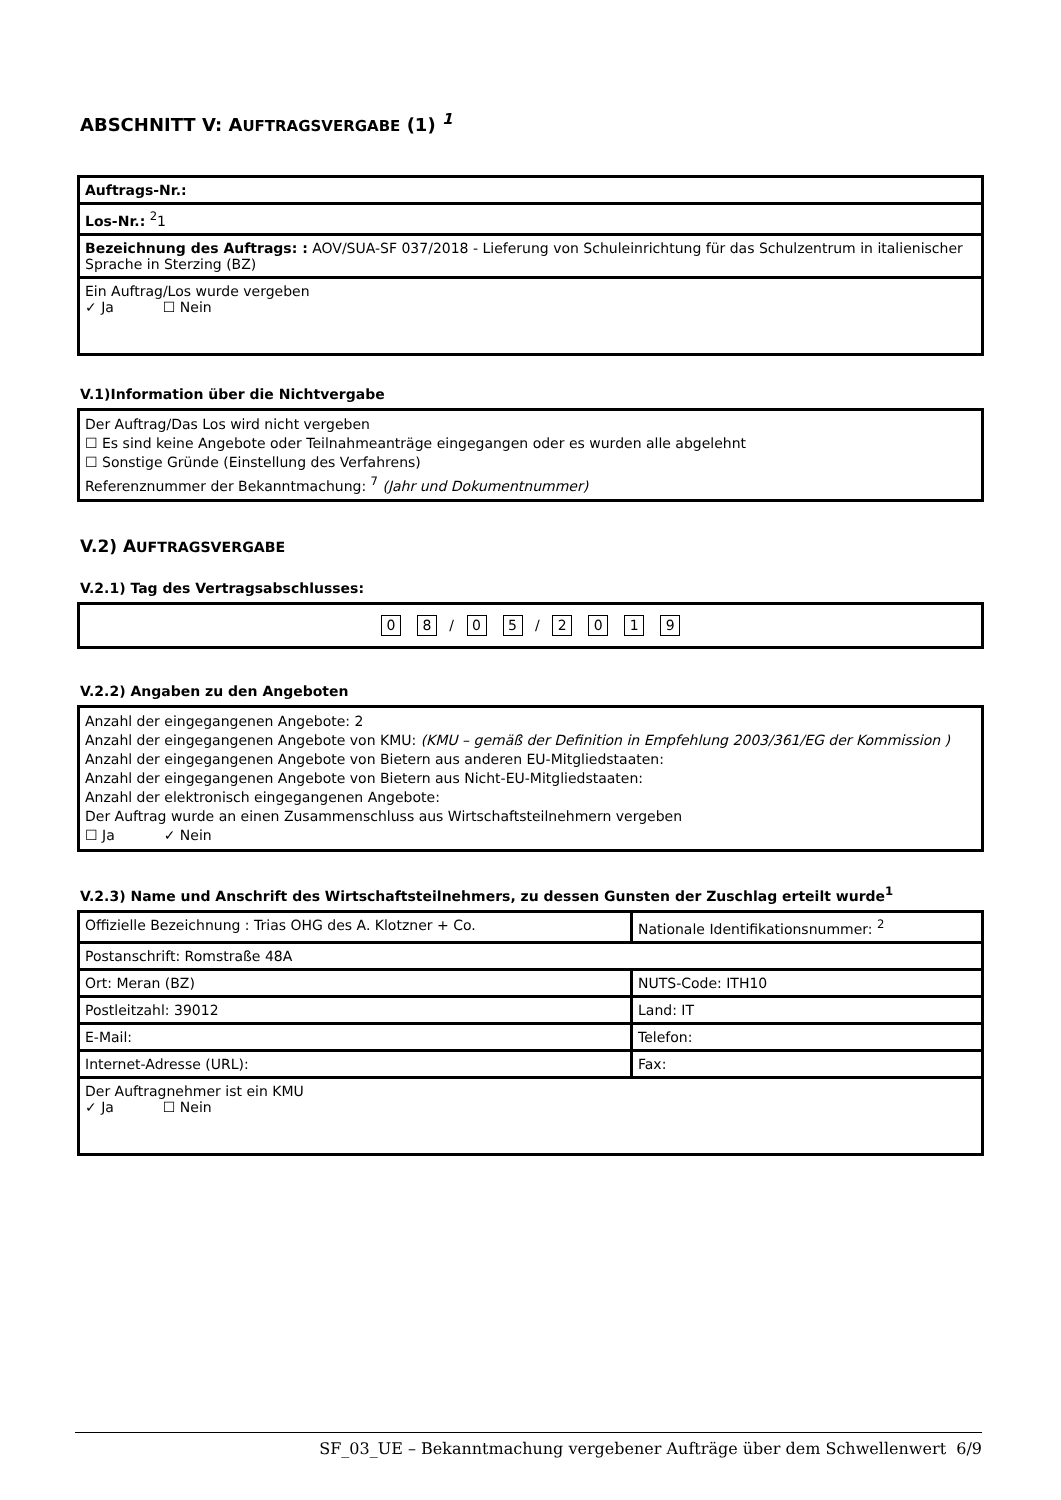ABSCHNITT V: AUFTRAGSVERGABE (1) <sup>1</sup>
| Auftrags-Nr.: |
| Los-Nr.: <sup>2</sup>1 |
| Bezeichnung des Auftrags: : AOV/SUA-SF 037/2018 - Lieferung von Schuleinrichtung für das Schulzentrum in italienischer Sprache in Sterzing (BZ) |
| Ein Auftrag/Los wurde vergeben ✓ Ja ☐ Nein |
V.1)Information über die Nichtvergabe
Der Auftrag/Das Los wird nicht vergeben
☐ Es sind keine Angebote oder Teilnahmeanträge eingegangen oder es wurden alle abgelehnt
☐ Sonstige Gründe (Einstellung des Verfahrens)
Referenznummer der Bekanntmachung: <sup>7</sup> (Jahr und Dokumentnummer)
V.2) AUFTRAGSVERGABE
V.2.1) Tag des Vertragsabschlusses:
0 8 / 0 5 / 2019
V.2.2) Angaben zu den Angeboten
Anzahl der eingegangenen Angebote: 2
Anzahl der eingegangenen Angebote von KMU: (KMU – gemäß der Definition in Empfehlung 2003/361/EG der Kommission )
Anzahl der eingegangenen Angebote von Bietern aus anderen EU-Mitgliedstaaten:
Anzahl der eingegangenen Angebote von Bietern aus Nicht-EU-Mitgliedstaaten:
Anzahl der elektronisch eingegangenen Angebote:
Der Auftrag wurde an einen Zusammenschluss aus Wirtschaftsteilnehmern vergeben
☐ Ja ✓ Nein
V.2.3) Name und Anschrift des Wirtschaftsteilnehmers, zu dessen Gunsten der Zuschlag erteilt wurde<sup>1</sup>
| Offizielle Bezeichnung : Trias OHG des A. Klotzner + Co. | Nationale Identifikationsnummer: <sup>2</sup> |
| Postanschrift: Romstraße 48A | |
| Ort: Meran (BZ) | NUTS-Code: ITH10 |
| Postleitzahl: 39012 | Land: IT |
| E-Mail: | Telefon: |
| Internet-Adresse (URL): | Fax: |
| Der Auftragnehmer ist ein KMU ✓ Ja ☐ Nein | |
SF_03_UE – Bekanntmachung vergebener Aufträge über dem Schwellenwert 6/9